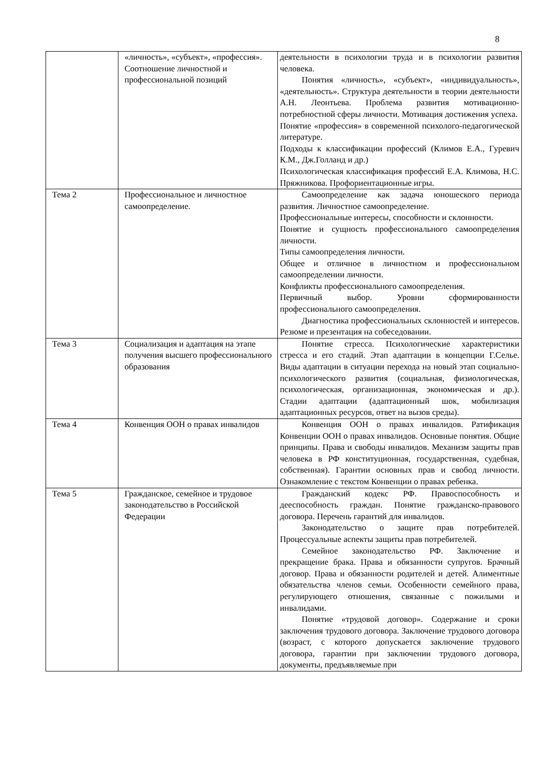8
| | «личность», «субъект», «профессия». Соотношение личностной и профессиональной позиций | деятельности в психологии труда и в психологии развития человека. Понятия «личность», «субъект», «индивидуальность», «деятельность». Структура деятельности в теории деятельности А.Н. Леонтьева. Проблема развития мотивационно-потребностной сферы личности. Мотивация достижения успеха. Понятие «профессия» в современной психолого-педагогической литературе. Подходы к классификации профессий (Климов Е.А., Гуревич К.М., Дж.Голланд и др.) Психологическая классификация профессий Е.А. Климова, Н.С. Пряжникова. Профориентационные игры. |
| Тема 2 | Профессиональное и личностное самоопределение. | Самоопределение как задача юношеского периода развития. Личностное самоопределение. Профессиональные интересы, способности и склонности. Понятие и сущность профессионального самоопределения личности. Типы самоопределения личности. Общее и отличное в личностном и профессиональном самоопределении личности. Конфликты профессионального самоопределения. Первичный выбор. Уровни сформированности профессионального самоопределения. Диагностика профессиональных склонностей и интересов. Резюме и презентация на собеседовании. |
| Тема 3 | Социализация и адаптация на этапе получения высшего профессионального образования | Понятие стресса. Психологические характеристики стресса и его стадий. Этап адаптации в концепции Г.Селье. Виды адаптации в ситуации перехода на новый этап социально-психологического развития (социальная, физиологическая, психологическая, организационная, экономическая и др.). Стадии адаптации (адаптационный шок, мобилизация адаптационных ресурсов, ответ на вызов среды). |
| Тема 4 | Конвенция ООН о правах инвалидов | Конвенция ООН о правах инвалидов. Ратификация Конвенции ООН о правах инвалидов. Основные понятия. Общие принципы. Права и свободы инвалидов. Механизм защиты прав человека в РФ конституционная, государственная, судебная, собственная). Гарантии основных прав и свобод личности. Ознакомление с текстом Конвенции о правах ребенка. |
| Тема 5 | Гражданское, семейное и трудовое законодательство в Российской Федерации | Гражданский кодекс РФ. Правоспособность и дееспособность граждан. Понятие гражданско-правового договора. Перечень гарантий для инвалидов. Законодательство о защите прав потребителей. Процессуальные аспекты защиты прав потребителей. Семейное законодательство РФ. Заключение и прекращение брака. Права и обязанности супругов. Брачный договор. Права и обязанности родителей и детей. Алиментные обязательства членов семьи. Особенности семейного права, регулирующего отношения, связанные с пожилыми и инвалидами. Понятие «трудовой договор». Содержание и сроки заключения трудового договора. Заключение трудового договора (возраст, с которого допускается заключение трудового договора, гарантии при заключении трудового договора, документы, предъявляемые при |